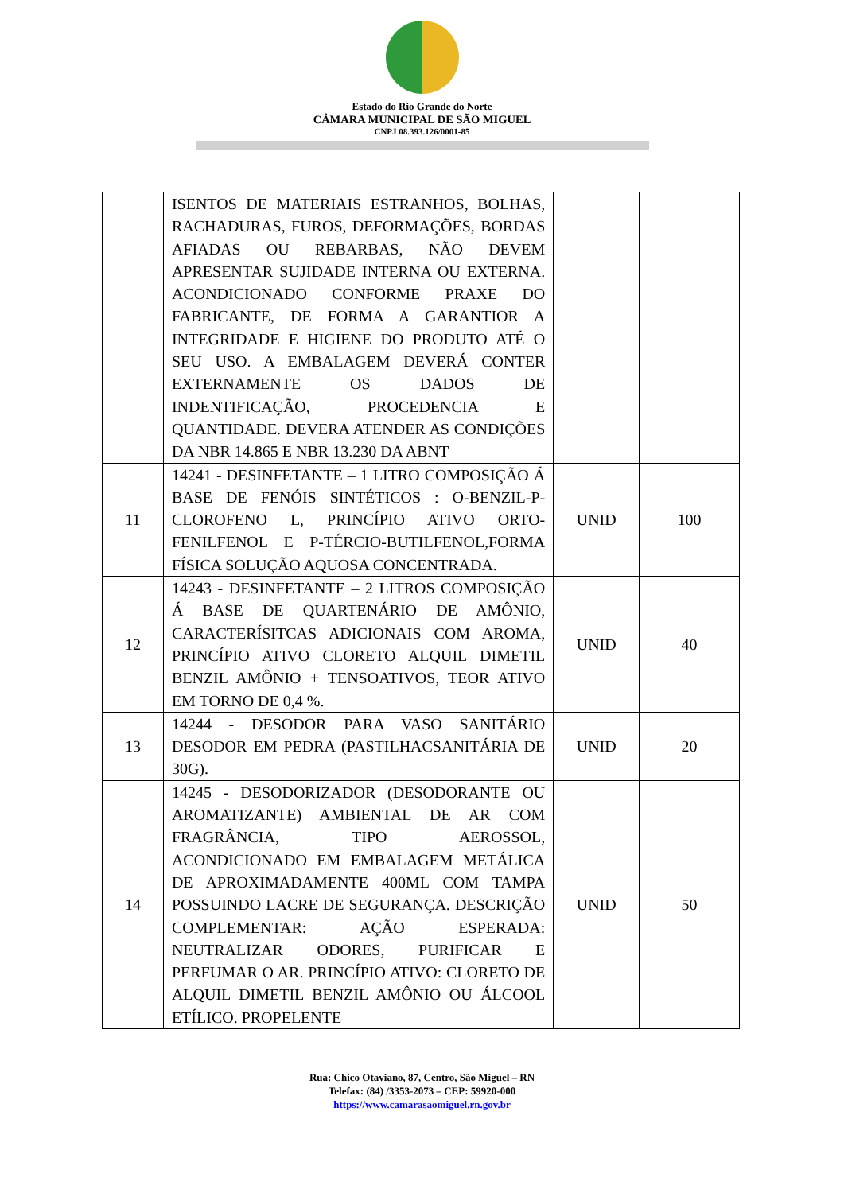Estado do Rio Grande do Norte
CÂMARA MUNICIPAL DE SÃO MIGUEL
CNPJ 08.393.126/0001-85
| | ISENTOS DE MATERIAIS ESTRANHOS, BOLHAS, RACHADURAS, FUROS, DEFORMAÇÕES, BORDAS AFIADAS OU REBARBAS, NÃO DEVEM APRESENTAR SUJIDADE INTERNA OU EXTERNA. ACONDICIONADO CONFORME PRAXE DO FABRICANTE, DE FORMA A GARANTIOR A INTEGRIDADE E HIGIENE DO PRODUTO ATÉ O SEU USO. A EMBALAGEM DEVERÁ CONTER EXTERNAMENTE OS DADOS DE INDENTIFICAÇÃO, PROCEDENCIA E QUANTIDADE. DEVERA ATENDER AS CONDIÇÕES DA NBR 14.865 E NBR 13.230 DA ABNT | | |
| 11 | 14241 - DESINFETANTE – 1 LITRO COMPOSIÇÃO Á BASE DE FENÓIS SINTÉTICOS : O-BENZIL-P-CLOROFENO L, PRINCÍPIO ATIVO ORTO-FENILFENOL E P-TÉRCIO-BUTILFENOL,FORMA FÍSICA SOLUÇÃO AQUOSA CONCENTRADA. | UNID | 100 |
| 12 | 14243 - DESINFETANTE – 2 LITROS COMPOSIÇÃO Á BASE DE QUARTENÁRIO DE AMÔNIO, CARACTERÍSITCAS ADICIONAIS COM AROMA, PRINCÍPIO ATIVO CLORETO ALQUIL DIMETIL BENZIL AMÔNIO + TENSOATIVOS, TEOR ATIVO EM TORNO DE 0,4 %. | UNID | 40 |
| 13 | 14244 - DESODOR PARA VASO SANITÁRIO DESODOR EM PEDRA (PASTILHACSANITÁRIA DE 30G). | UNID | 20 |
| 14 | 14245 - DESODORIZADOR (DESODORANTE OU AROMATIZANTE) AMBIENTAL DE AR COM FRAGRÂNCIA, TIPO AEROSSOL, ACONDICIONADO EM EMBALAGEM METÁLICA DE APROXIMADAMENTE 400ML COM TAMPA POSSUINDO LACRE DE SEGURANÇA. DESCRIÇÃO COMPLEMENTAR: AÇÃO ESPERADA: NEUTRALIZAR ODORES, PURIFICAR E PERFUMAR O AR. PRINCÍPIO ATIVO: CLORETO DE ALQUIL DIMETIL BENZIL AMÔNIO OU ÁLCOOL ETÍLICO. PROPELENTE | UNID | 50 |
Rua: Chico Otaviano, 87, Centro, São Miguel – RN
Telefax: (84) /3353-2073 – CEP: 59920-000
https://www.camarasaomiguel.rn.gov.br